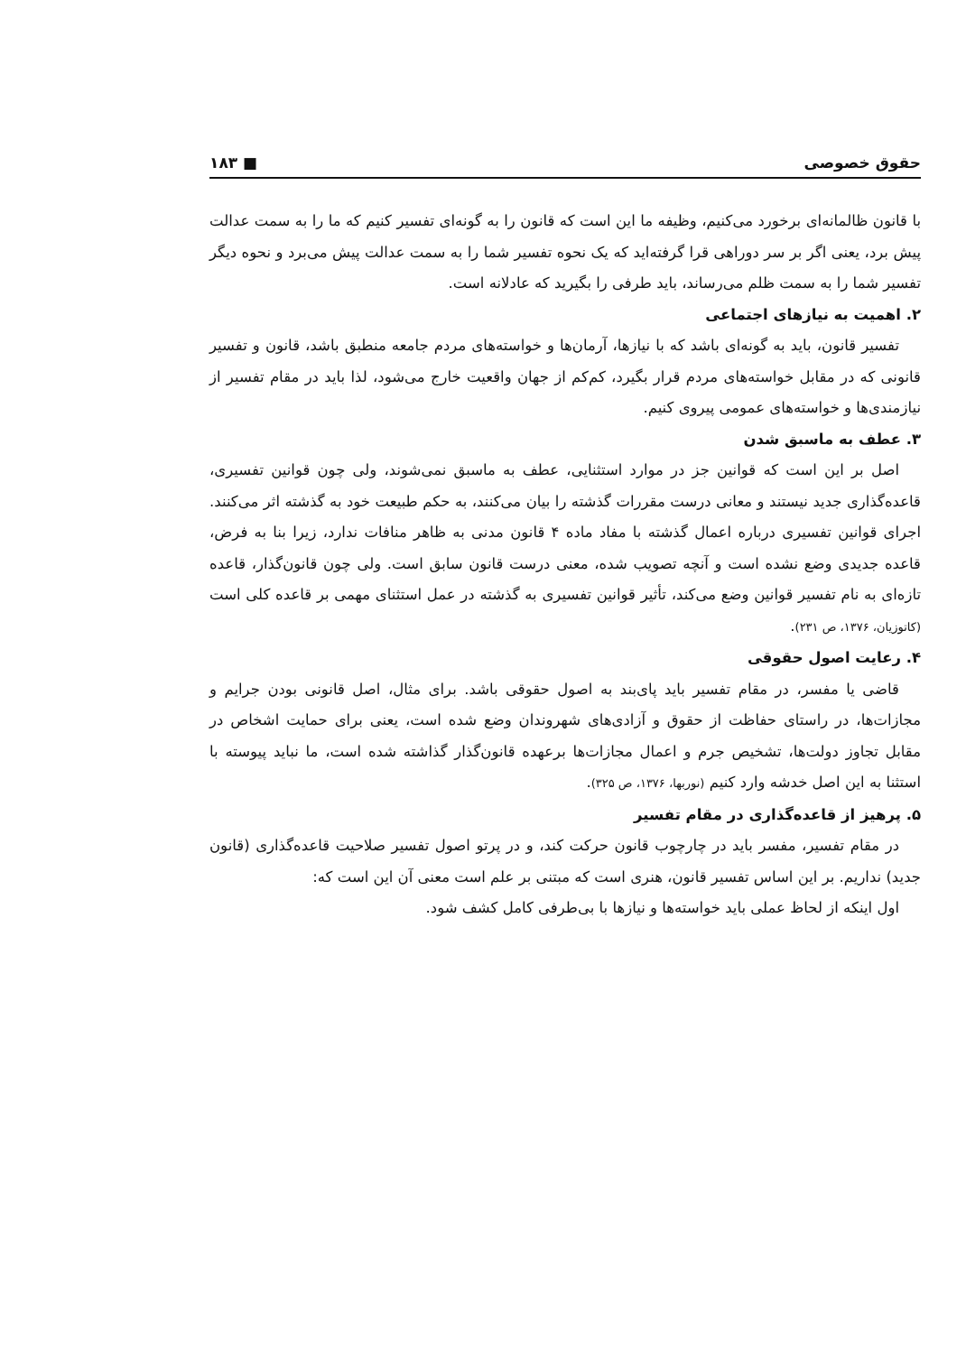حقوق خصوصی ■ ۱۸۳
با قانون ظالمانه‌ای برخورد می‌کنیم، وظیفه ما این است که قانون را به گونه‌ای تفسیر کنیم که ما را به سمت عدالت پیش برد، یعنی اگر بر سر دوراهی قرا گرفته‌اید که یک نحوه تفسیر شما را به سمت عدالت پیش می‌برد و نحوه دیگر تفسیر شما را به سمت ظلم می‌رساند، باید طرفی را بگیرید که عادلانه است.
۲. اهمیت به نیازهای اجتماعی
تفسیر قانون، باید به گونه‌ای باشد که با نیازها، آرمان‌ها و خواسته‌های مردم جامعه منطبق باشد، قانون و تفسیر قانونی که در مقابل خواسته‌های مردم قرار بگیرد، کم‌کم از جهان واقعیت خارج می‌شود، لذا باید در مقام تفسیر از نیازمندی‌ها و خواسته‌های عمومی پیروی کنیم.
۳. عطف به ماسبق شدن
اصل بر این است که قوانین جز در موارد استثنایی، عطف به ماسبق نمی‌شوند، ولی چون قوانین تفسیری، قاعده‌گذاری جدید نیستند و معانی درست مقررات گذشته را بیان می‌کنند، به حکم طبیعت خود به گذشته اثر می‌کنند. اجرای قوانین تفسیری درباره اعمال گذشته با مفاد ماده ۴ قانون مدنی به ظاهر منافات ندارد، زیرا بنا به فرض، قاعده جدیدی وضع نشده است و آنچه تصویب شده، معنی درست قانون سابق است. ولی چون قانون‌گذار، قاعده تازه‌ای به نام تفسیر قوانین وضع می‌کند، تأثیر قوانین تفسیری به گذشته در عمل استثنای مهمی بر قاعده کلی است (کاتوزیان، ۱۳۷۶، ص ۲۳۱).
۴. رعایت اصول حقوقی
قاضی یا مفسر، در مقام تفسیر باید پای‌بند به اصول حقوقی باشد. برای مثال، اصل قانونی بودن جرایم و مجازات‌ها، در راستای حفاظت از حقوق و آزادی‌های شهروندان وضع شده است، یعنی برای حمایت اشخاص در مقابل تجاوز دولت‌ها، تشخیص جرم و اعمال مجازات‌ها برعهده قانون‌گذار گذاشته شده است، ما نباید پیوسته با استثنا به این اصل خدشه وارد کنیم (نوربها، ۱۳۷۶، ص ۳۲۵).
۵. پرهیز از قاعده‌گذاری در مقام تفسیر
در مقام تفسیر، مفسر باید در چارچوب قانون حرکت کند، و در پرتو اصول تفسیر صلاحیت قاعده‌گذاری (قانون جدید) نداریم. بر این اساس تفسیر قانون، هنری است که مبتنی بر علم است معنی آن این است که:
اول اینکه از لحاظ عملی باید خواسته‌ها و نیازها با بی‌طرفی کامل کشف شود.